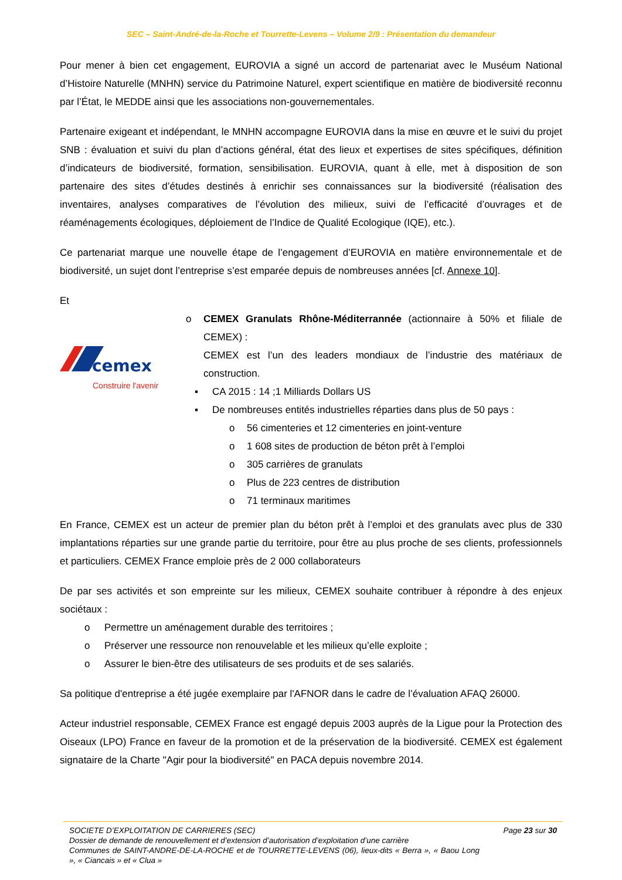SEC – Saint-André-de-la-Roche et Tourrette-Levens – Volume 2/9 : Présentation du demandeur
Pour mener à bien cet engagement, EUROVIA a signé un accord de partenariat avec le Muséum National d’Histoire Naturelle (MNHN) service du Patrimoine Naturel, expert scientifique en matière de biodiversité reconnu par l’État, le MEDDE ainsi que les associations non-gouvernementales.
Partenaire exigeant et indépendant, le MNHN accompagne EUROVIA dans la mise en œuvre et le suivi du projet SNB : évaluation et suivi du plan d’actions général, état des lieux et expertises de sites spécifiques, définition d’indicateurs de biodiversité, formation, sensibilisation. EUROVIA, quant à elle, met à disposition de son partenaire des sites d’études destinés à enrichir ses connaissances sur la biodiversité (réalisation des inventaires, analyses comparatives de l’évolution des milieux, suivi de l’efficacité d’ouvrages et de réaménagements écologiques, déploiement de l’Indice de Qualité Ecologique (IQE), etc.).
Ce partenariat marque une nouvelle étape de l’engagement d’EUROVIA en matière environnementale et de biodiversité, un sujet dont l’entreprise s’est emparée depuis de nombreuses années [cf. Annexe 10].
Et
cemex
Construire l'avenir
o CEMEX Granulats Rhône-Méditerrannée (actionnaire à 50% et filiale de CEMEX) :
CEMEX est l’un des leaders mondiaux de l’industrie des matériaux de construction.
▪ CA 2015 : 14 ;1 Milliards Dollars US
▪ De nombreuses entités industrielles réparties dans plus de 50 pays :
o 56 cimenteries et 12 cimenteries en joint-venture
o 1 608 sites de production de béton prêt à l’emploi
o 305 carrières de granulats
o Plus de 223 centres de distribution
o 71 terminaux maritimes
En France, CEMEX est un acteur de premier plan du béton prêt à l’emploi et des granulats avec plus de 330 implantations réparties sur une grande partie du territoire, pour être au plus proche de ses clients, professionnels et particuliers. CEMEX France emploie près de 2 000 collaborateurs
De par ses activités et son empreinte sur les milieux, CEMEX souhaite contribuer à répondre à des enjeux sociétaux :
o Permettre un aménagement durable des territoires ;
o Préserver une ressource non renouvelable et les milieux qu’elle exploite ;
o Assurer le bien-être des utilisateurs de ses produits et de ses salariés.
Sa politique d'entreprise a été jugée exemplaire par l'AFNOR dans le cadre de l’évaluation AFAQ 26000.
Acteur industriel responsable, CEMEX France est engagé depuis 2003 auprès de la Ligue pour la Protection des Oiseaux (LPO) France en faveur de la promotion et de la préservation de la biodiversité. CEMEX est également signataire de la Charte "Agir pour la biodiversité" en PACA depuis novembre 2014.
SOCIETE D’EXPLOITATION DE CARRIERES (SEC) Page 23 sur 30
Dossier de demande de renouvellement et d’extension d’autorisation d’exploitation d’une carrière
Communes de SAINT-ANDRE-DE-LA-ROCHE et de TOURRETTE-LEVENS (06), lieux-dits « Berra », « Baou Long », « Ciancais » et « Clua »